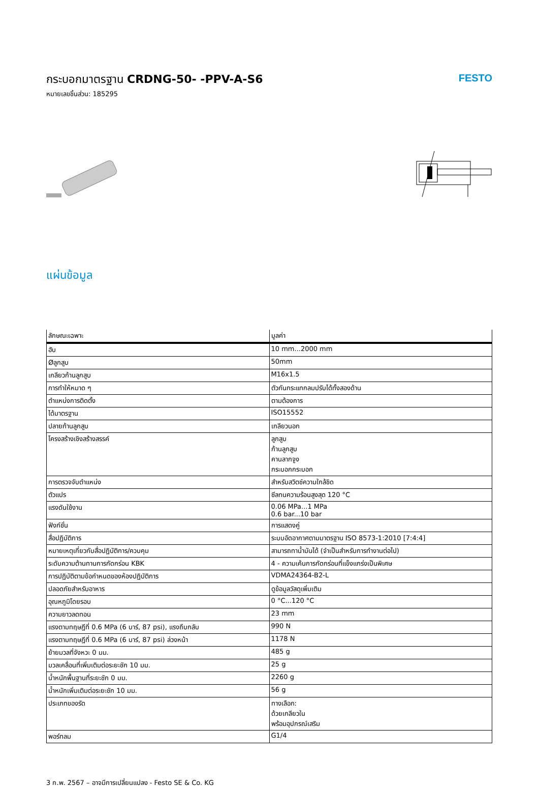กระบอกมาตรฐาน CRDNG-50- -PPV-A-S6
หมายเลขชิ้นส่วน: 185295
FESTO
แผ่นข้อมูล
| ลักษณะเฉพาะ | มูลค่า |
| --- | --- |
| ฮับ | 10 mm...2000 mm |
| Øลูกสูบ | 50mm |
| เกลียวก้านลูกสูบ | M16x1.5 |
| การทำให้หมาด ๆ | ตัวกันกระแทกลมปรับได้ทั้งสองด้าน |
| ตำแหน่งการติดตั้ง | ตามต้องการ |
| ได้มาตรฐาน | ISO15552 |
| ปลายก้านลูกสูบ | เกลียวนอก |
| โครงสร้างเชิงสร้างสรรค์ | ลูกสูบ ก้านลูกสูบ คานลากจูง กระบอกกระบอก |
| การตรวจจับตำแหน่ง | สำหรับสวิตช์ความใกล้ชิด |
| ตัวแปร | ซีลทนความร้อนสูงสุด 120 °C |
| แรงดันใช้งาน | 0.06 MPa...1 MPa 0.6 bar...10 bar |
| ฟังก์ชั่น | การแสดงคู่ |
| สื่อปฏิบัติการ | ระบบอัดอากาศตามมาตรฐาน ISO 8573-1:2010 [7:4:4] |
| หมายเหตุเกี่ยวกับสื่อปฏิบัติการ/ควบคุม | สามารถทาน้ำมันได้ (จำเป็นสำหรับการทำงานต่อไป) |
| ระดับความต้านทานการกัดกร่อน KBK | 4 - ความเค้นการกัดกร่อนที่แข็งแกร่งเป็นพิเศษ |
| การปฏิบัติตามข้อกำหนดของห้องปฏิบัติการ | VDMA24364-B2-L |
| ปลอดภัยสำหรับอาหาร | ดูข้อมูลวัสดุเพิ่มเติม |
| อุณหภูมิโดยรอบ | 0 °C...120 °C |
| ความยาวลดทอน | 23 mm |
| แรงตามทฤษฎีที่ 0.6 MPa (6 บาร์, 87 psi), แรงถึบกลับ | 990 N |
| แรงตามทฤษฎีที่ 0.6 MPa (6 บาร์, 87 psi) ล่วงหน้า | 1178 N |
| ย้ายมวลที่จังหวะ 0 มม. | 485 g |
| มวลเคลื่อนที่เพิ่มเติมต่อระยะชัก 10 มม. | 25 g |
| น้ำหนักพื้นฐานที่ระยะชัก 0 มม. | 2260 g |
| น้ำหนักเพิ่มเติมต่อระยะชัก 10 มม. | 56 g |
| ประเภทของรัด | ทางเลือก: ด้วยเกลียวใน พร้อมอุปกรณ์เสริม |
| พอร์ทลม | G1/4 |
3 ก.พ. 2567 – อาจมีการเปลี่ยนแปลง - Festo SE & Co. KG